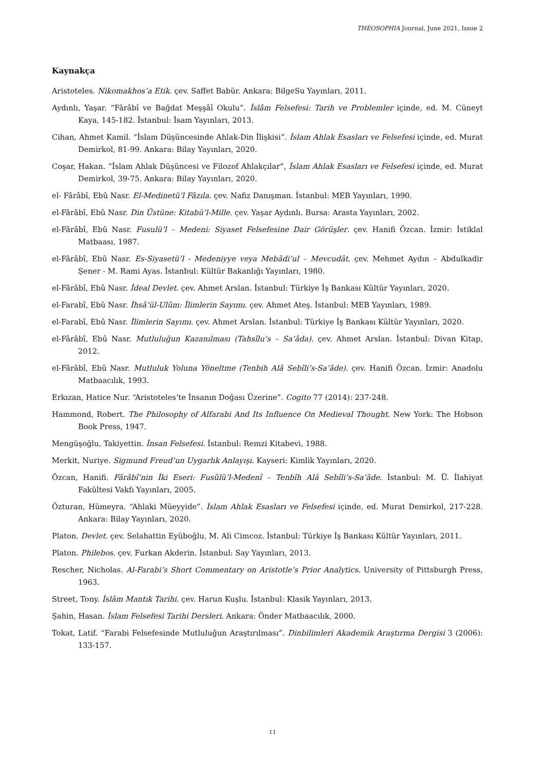THEOSOPHIA Journal, June 2021, Issue 2
Kaynakça
Aristoteles. Nikomakhos’a Etik. çev. Saffet Babür. Ankara: BilgeSu Yayınları, 2011.
Aydınlı, Yaşar. “Fârâbî ve Bağdat Meşşâî Okulu”. İslâm Felsefesi: Tarih ve Problemler içinde, ed. M. Cüneyt Kaya, 145-182. İstanbul: İsam Yayınları, 2013.
Cihan, Ahmet Kamil. “İslam Düşüncesinde Ahlak-Din İlişkisi”. İslam Ahlak Esasları ve Felsefesi içinde, ed. Murat Demirkol, 81-99. Ankara: Bilay Yayınları, 2020.
Coşar, Hakan. “İslam Ahlak Düşüncesi ve Filozof Ahlakçılar”, İslam Ahlak Esasları ve Felsefesi içinde, ed. Murat Demirkol, 39-75. Ankara: Bilay Yayınları, 2020.
el- Fârâbî, Ebû Nasr. El-Medinetü’l Fâzıla. çev. Nafiz Danışman. İstanbul: MEB Yayınları, 1990.
el-Fârâbî, Ebû Nasr. Din Üstüne: Kitabü’l-Mille. çev. Yaşar Aydınlı. Bursa: Arasta Yayınları, 2002.
el-Fârâbî, Ebû Nasr. Fusulü’l – Medeni: Siyaset Felsefesine Dair Görüşler. çev. Hanifi Özcan. İzmir: İstiklal Matbaası, 1987.
el-Fârâbî, Ebû Nasr. Es-Siyasetü’l - Medeniyye veya Mebâdi’ul – Mevcudât. çev. Mehmet Aydın – Abdulkadir Şener - M. Rami Ayas. İstanbul: Kültür Bakanlığı Yayınları, 1980.
el-Fârâbî, Ebû Nasr. İdeal Devlet. çev. Ahmet Arslan. İstanbul: Türkiye İş Bankası Kültür Yayınları, 2020.
el-Farabî, Ebû Nasr. İhsâ’ül-Ulûm: İlimlerin Sayımı. çev. Ahmet Ateş. İstanbul: MEB Yayınları, 1989.
el-Farabî, Ebû Nasr. İlimlerin Sayımı. çev. Ahmet Arslan. İstanbul: Türkiye İş Bankası Kültür Yayınları, 2020.
el-Fârâbî, Ebû Nasr. Mutluluğun Kazanılması (Tahsîlu’s – Sa’âda). çev. Ahmet Arslan. İstanbul: Divan Kitap, 2012.
el-Fârâbî, Ebû Nasr. Mutluluk Yoluna Yöneltme (Tenbih Alâ Sebîli’s-Sa’âde). çev. Hanifi Özcan. İzmir: Anadolu Matbaacılık, 1993.
Erkızan, Hatice Nur. “Aristoteles’te İnsanın Doğası Üzerine”. Cogito 77 (2014): 237-248.
Hammond, Robert. The Philosophy of Alfarabi And Its Influence On Medieval Thought. New York: The Hobson Book Press, 1947.
Mengüşoğlu, Takiyettin. İnsan Felsefesi. İstanbul: Remzi Kitabevi, 1988.
Merkit, Nuriye. Sigmund Freud’un Uygarlık Anlayışı. Kayseri: Kimlik Yayınları, 2020.
Özcan, Hanifi. Fârâbî’nin İki Eseri: Fusûlü’l-Medenî – Tenbîh Alâ Sebîli’s-Sa’âde. İstanbul: M. Ü. İlahiyat Fakültesi Vakfı Yayınları, 2005.
Özturan, Hümeyra. “Ahlaki Müeyyide”. İslam Ahlak Esasları ve Felsefesi içinde, ed. Murat Demirkol, 217-228. Ankara: Bilay Yayınları, 2020.
Platon. Devlet. çev. Selahattin Eyüboğlu, M. Ali Cimcoz. İstanbul: Türkiye İş Bankası Kültür Yayınları, 2011.
Platon. Philebos. çev. Furkan Akderin. İstanbul: Say Yayınları, 2013.
Rescher, Nicholas. Al-Farabi’s Short Commentary on Aristotle’s Prior Analytics. University of Pittsburgh Press, 1963.
Street, Tony. İslâm Mantık Tarihi. çev. Harun Kuşlu. İstanbul: Klasik Yayınları, 2013.
Şahin, Hasan. İslam Felsefesi Tarihi Dersleri. Ankara: Önder Matbaacılık, 2000.
Tokat, Latif. “Farabi Felsefesinde Mutluluğun Araştırılması”. Dinbilimleri Akademik Araştırma Dergisi 3 (2006): 133-157.
11